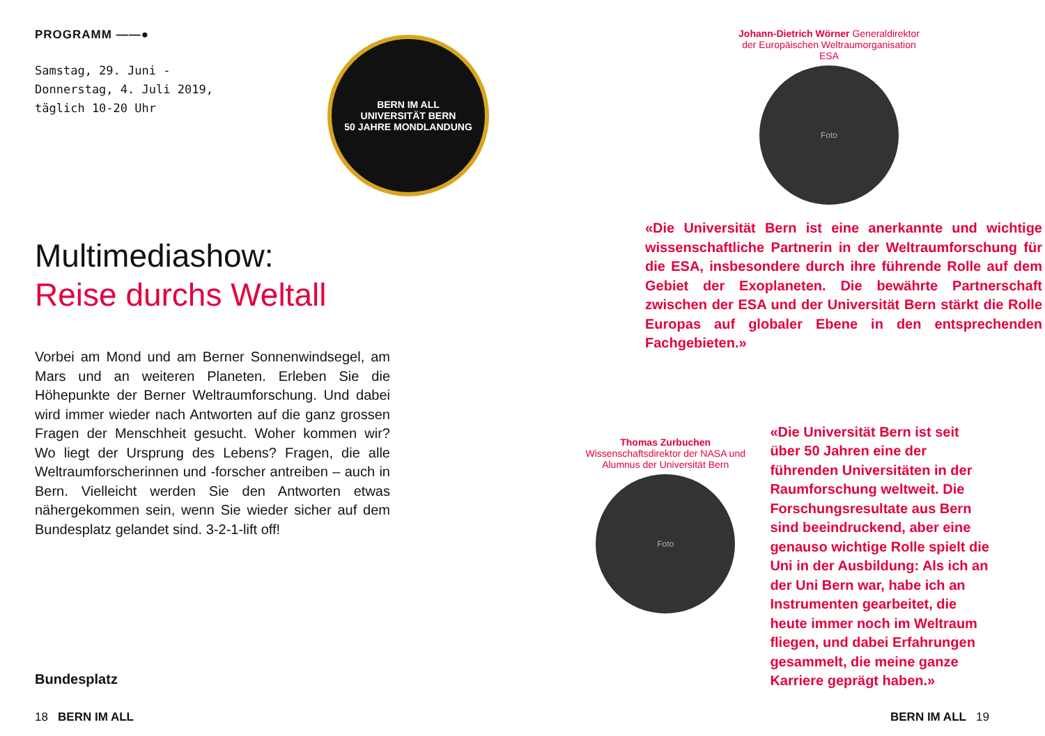PROGRAMM ——●
Samstag, 29. Juni -
Donnerstag, 4. Juli 2019,
täglich 10-20 Uhr
Multimediashow:
Reise durchs Weltall
Vorbei am Mond und am Berner Sonnenwindsegel, am Mars und an weiteren Planeten. Erleben Sie die Höhepunkte der Berner Weltraumforschung. Und dabei wird immer wieder nach Antworten auf die ganz grossen Fragen der Menschheit gesucht. Woher kommen wir? Wo liegt der Ursprung des Lebens? Fragen, die alle Weltraumforscherinnen und -forscher antreiben – auch in Bern. Vielleicht werden Sie den Antworten etwas nähergekommen sein, wenn Sie wieder sicher auf dem Bundesplatz gelandet sind. 3-2-1-lift off!
Bundesplatz
18 BERN IM ALL
BERN IM ALL
UNIVERSITÄT BERN
50 JAHRE MONDLANDUNG
Johann-Dietrich Wörner Generaldirektor der Europäischen Weltraumorganisation ESA
Foto
«Die Universität Bern ist eine anerkannte und wichtige wissenschaftliche Partnerin in der Weltraumforschung für die ESA, insbesondere durch ihre führende Rolle auf dem Gebiet der Exoplaneten. Die bewährte Partnerschaft zwischen der ESA und der Universität Bern stärkt die Rolle Europas auf globaler Ebene in den entsprechenden Fachgebieten.»
Thomas Zurbuchen Wissenschaftsdirektor der NASA und Alumnus der Universität Bern
Foto
«Die Universität Bern ist seit über 50 Jahren eine der führenden Universitäten in der Raumforschung weltweit. Die Forschungsresultate aus Bern sind beeindruckend, aber eine genauso wichtige Rolle spielt die Uni in der Ausbildung: Als ich an der Uni Bern war, habe ich an Instrumenten gearbeitet, die heute immer noch im Weltraum fliegen, und dabei Erfahrungen gesammelt, die meine ganze Karriere geprägt haben.»
BERN IM ALL 19